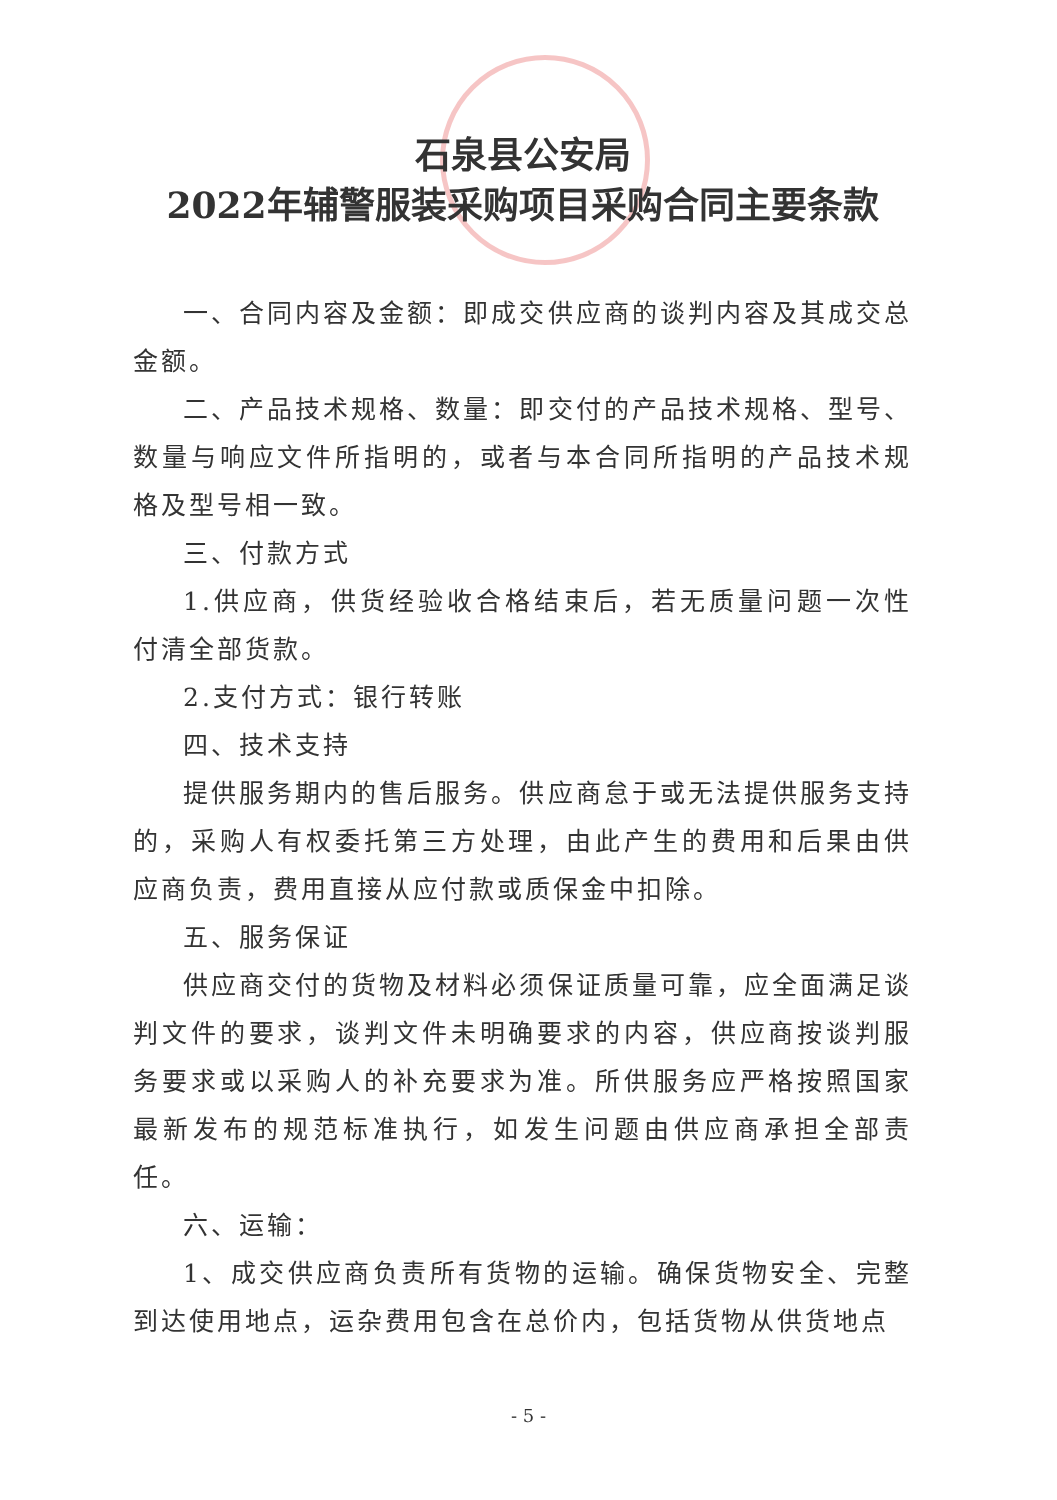石泉县公安局
2022年辅警服装采购项目采购合同主要条款
一、合同内容及金额：即成交供应商的谈判内容及其成交总金额。
二、产品技术规格、数量：即交付的产品技术规格、型号、数量与响应文件所指明的，或者与本合同所指明的产品技术规格及型号相一致。
三、付款方式
1.供应商，供货经验收合格结束后，若无质量问题一次性付清全部货款。
2.支付方式：银行转账
四、技术支持
提供服务期内的售后服务。供应商怠于或无法提供服务支持的，采购人有权委托第三方处理，由此产生的费用和后果由供应商负责，费用直接从应付款或质保金中扣除。
五、服务保证
供应商交付的货物及材料必须保证质量可靠，应全面满足谈判文件的要求，谈判文件未明确要求的内容，供应商按谈判服务要求或以采购人的补充要求为准。所供服务应严格按照国家最新发布的规范标准执行，如发生问题由供应商承担全部责任。
六、运输：
1、成交供应商负责所有货物的运输。确保货物安全、完整到达使用地点，运杂费用包含在总价内，包括货物从供货地点
- 5 -